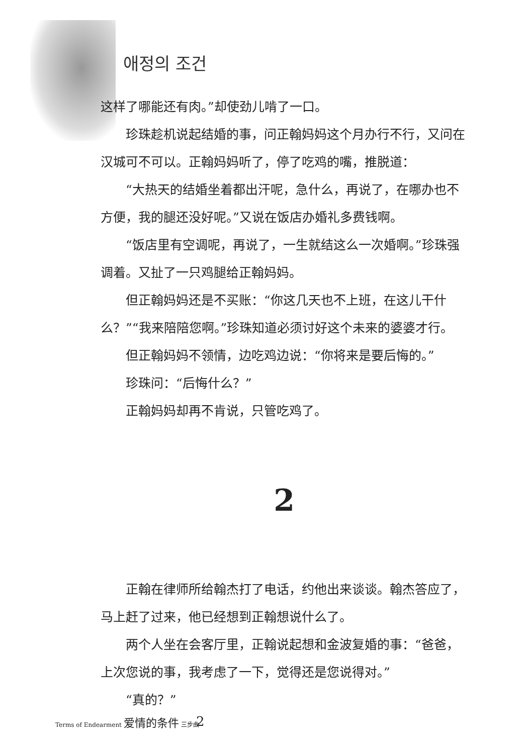애정의 조건
这样了哪能还有肉。”却使劲儿啃了一口。
珍珠趁机说起结婚的事，问正翰妈妈这个月办行不行，又问在汉城可不可以。正翰妈妈听了，停了吃鸡的嘴，推脱道：
“大热天的结婚坐着都出汗呢，急什么，再说了，在哪办也不方便，我的腿还没好呢。”又说在饭店办婚礼多费钱啊。
“饭店里有空调呢，再说了，一生就结这么一次婚啊。”珍珠强调着。又扯了一只鸡腿给正翰妈妈。
但正翰妈妈还是不买账：“你这几天也不上班，在这儿干什么？”“我来陪陪您啊。”珍珠知道必须讨好这个未来的婆婆才行。
但正翰妈妈不领情，边吃鸡边说：“你将来是要后悔的。”
珍珠问：“后悔什么？”
正翰妈妈却再不肯说，只管吃鸡了。
2
正翰在律师所给翰杰打了电话，约他出来谈谈。翰杰答应了，马上赶了过来，他已经想到正翰想说什么了。
两个人坐在会客厅里，正翰说起想和金波复婚的事：“爸爸，上次您说的事，我考虑了一下，觉得还是您说得对。”
“真的？”
Terms of Endearment 爱情的条件 三步曲
2